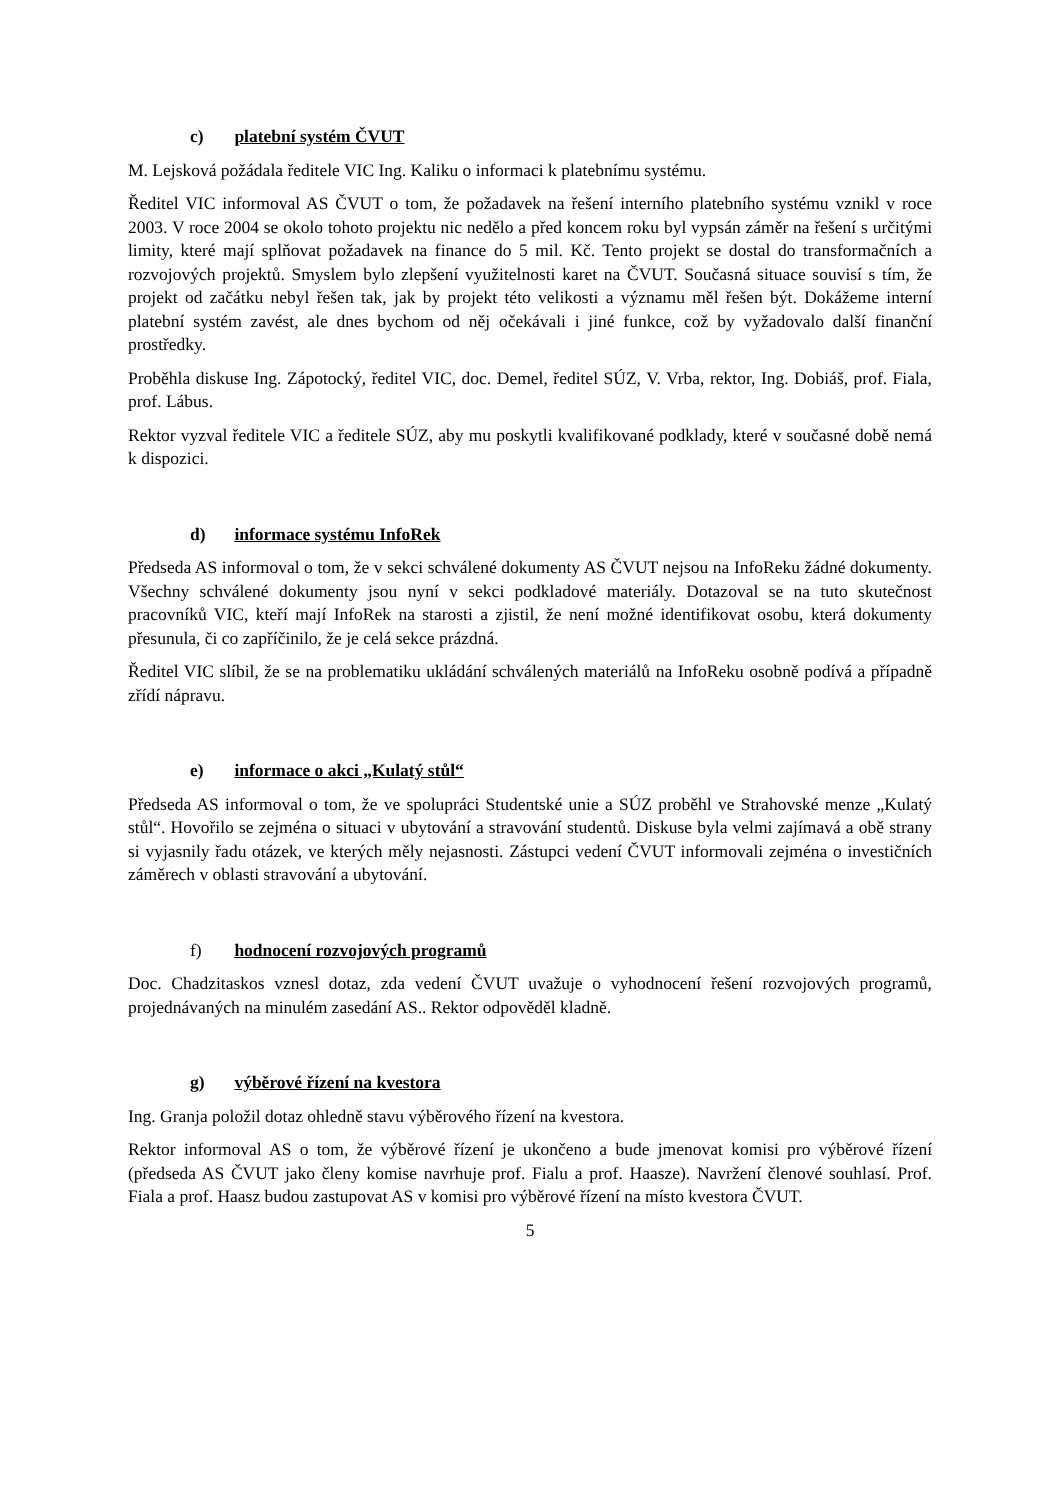c) platební systém ČVUT
M. Lejsková požádala ředitele VIC Ing. Kaliku o informaci k platebnímu systému.
Ředitel VIC informoval AS ČVUT o tom, že požadavek na řešení interního platebního systému vznikl v roce 2003. V roce 2004 se okolo tohoto projektu nic nedělo a před koncem roku byl vypsán záměr na řešení s určitými limity, které mají splňovat požadavek na finance do 5 mil. Kč. Tento projekt se dostal do transformačních a rozvojových projektů. Smyslem bylo zlepšení využitelnosti karet na ČVUT. Současná situace souvisí s tím, že projekt od začátku nebyl řešen tak, jak by projekt této velikosti a významu měl řešen být. Dokážeme interní platební systém zavést, ale dnes bychom od něj očekávali i jiné funkce, což by vyžadovalo další finanční prostředky.
Proběhla diskuse Ing. Zápotocký, ředitel VIC, doc. Demel, ředitel SÚZ, V. Vrba, rektor, Ing. Dobiáš, prof. Fiala, prof. Lábus.
Rektor vyzval ředitele VIC a ředitele SÚZ, aby mu poskytli kvalifikované podklady, které v současné době nemá k dispozici.
d) informace systému InfoRek
Předseda AS informoval o tom, že v sekci schválené dokumenty AS ČVUT nejsou na InfoReku žádné dokumenty. Všechny schválené dokumenty jsou nyní v sekci podkladové materiály. Dotazoval se na tuto skutečnost pracovníků VIC, kteří mají InfoRek na starosti a zjistil, že není možné identifikovat osobu, která dokumenty přesunula, či co zapříčinilo, že je celá sekce prázdná.
Ředitel VIC slíbil, že se na problematiku ukládání schválených materiálů na InfoReku osobně podívá a případně zřídí nápravu.
e) informace o akci „Kulatý stůl“
Předseda AS informoval o tom, že ve spolupráci Studentské unie a SÚZ proběhl ve Strahovské menze „Kulatý stůl“. Hovořilo se zejména o situaci v ubytování a stravování studentů. Diskuse byla velmi zajímavá a obě strany si vyjasnily řadu otázek, ve kterých měly nejasnosti. Zástupci vedení ČVUT informovali zejména o investičních záměrech v oblasti stravování a ubytování.
f) hodnocení rozvojových programů
Doc. Chadzitaskos vznesl dotaz, zda vedení ČVUT uvažuje o vyhodnocení řešení rozvojových programů, projednávaných na minulém zasedání AS.. Rektor odpověděl kladně.
g) výběrové řízení na kvestora
Ing. Granja položil dotaz ohledně stavu výběrového řízení na kvestora.
Rektor informoval AS o tom, že výběrové řízení je ukončeno a bude jmenovat komisi pro výběrové řízení (předseda AS ČVUT jako členy komise navrhuje prof. Fialu a prof. Haasze). Navržení členové souhlasí. Prof. Fiala a prof. Haasz budou zastupovat AS v komisi pro výběrové řízení na místo kvestora ČVUT.
5